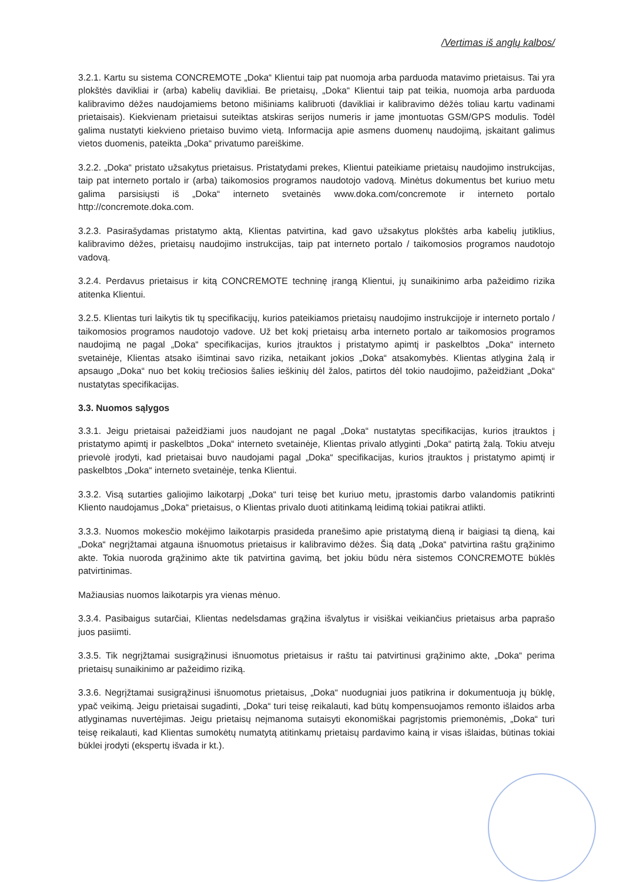/Vertimas iš anglų kalbos/
3.2.1. Kartu su sistema CONCREMOTE „Doka“ Klientui taip pat nuomoja arba parduoda matavimo prietaisus. Tai yra plokštės davikliai ir (arba) kabelių davikliai. Be prietaisų, „Doka“ Klientui taip pat teikia, nuomoja arba parduoda kalibravimo dėžes naudojamiems betono mišiniams kalibruoti (davikliai ir kalibravimo dėžės toliau kartu vadinami prietaisais). Kiekvienam prietaisui suteiktas atskiras serijos numeris ir jame įmontuotas GSM/GPS modulis. Todėl galima nustatyti kiekvieno prietaiso buvimo vietą. Informacija apie asmens duomenų naudojimą, įskaitant galimus vietos duomenis, pateikta „Doka“ privatumo pareiškime.
3.2.2. „Doka“ pristato užsakytus prietaisus. Pristatydami prekes, Klientui pateikiame prietaisų naudojimo instrukcijas, taip pat interneto portalo ir (arba) taikomosios programos naudotojo vadovą. Minėtus dokumentus bet kuriuo metu galima parsisiųsti iš „Doka“ interneto svetainės www.doka.com/concremote ir interneto portalo http://concremote.doka.com.
3.2.3. Pasirašydamas pristatymo aktą, Klientas patvirtina, kad gavo užsakytus plokštės arba kabelių jutiklius, kalibravimo dėžes, prietaisų naudojimo instrukcijas, taip pat interneto portalo / taikomosios programos naudotojo vadovą.
3.2.4. Perdavus prietaisus ir kitą CONCREMOTE techninę įrangą Klientui, jų sunaikinimo arba pažeidimo rizika atitenka Klientui.
3.2.5. Klientas turi laikytis tik tų specifikacijų, kurios pateikiamos prietaisų naudojimo instrukcijoje ir interneto portalo / taikomosios programos naudotojo vadove. Už bet kokį prietaisų arba interneto portalo ar taikomosios programos naudojimą ne pagal „Doka“ specifikacijas, kurios įtrauktos į pristatymo apimtį ir paskelbtos „Doka“ interneto svetainėje, Klientas atsako išimtinai savo rizika, netaikant jokios „Doka“ atsakomybės. Klientas atlygina žalą ir apsaugo „Doka“ nuo bet kokių trečiosios šalies ieškinių dėl žalos, patirtos dėl tokio naudojimo, pažeidžiant „Doka“ nustatytas specifikacijas.
3.3. Nuomos sąlygos
3.3.1. Jeigu prietaisai pažeidžiami juos naudojant ne pagal „Doka“ nustatytas specifikacijas, kurios įtrauktos į pristatymo apimtį ir paskelbtos „Doka“ interneto svetainėje, Klientas privalo atlyginti „Doka“ patirtą žalą. Tokiu atveju prievolė įrodyti, kad prietaisai buvo naudojami pagal „Doka“ specifikacijas, kurios įtrauktos į pristatymo apimtį ir paskelbtos „Doka“ interneto svetainėje, tenka Klientui.
3.3.2. Visą sutarties galiojimo laikotarpį „Doka“ turi teisę bet kuriuo metu, įprastomis darbo valandomis patikrinti Kliento naudojamus „Doka“ prietaisus, o Klientas privalo duoti atitinkamą leidimą tokiai patikrai atlikti.
3.3.3. Nuomos mokesčio mokėjimo laikotarpis prasideda pranešimo apie pristatymą dieną ir baigiasi tą dieną, kai „Doka“ negrįžtamai atgauna išnuomotus prietaisus ir kalibravimo dėžes. Šią datą „Doka“ patvirtina raštu grąžinimo akte. Tokia nuoroda grąžinimo akte tik patvirtina gavimą, bet jokiu būdu nėra sistemos CONCREMOTE būklės patvirtinimas.
Mažiausias nuomos laikotarpis yra vienas mėnuo.
3.3.4. Pasibaigus sutarčiai, Klientas nedelsdamas grąžina išvalytus ir visiškai veikiančius prietaisus arba paprašo juos pasiimti.
3.3.5. Tik negrįžtamai susigrąžinusi išnuomotus prietaisus ir raštu tai patvirtinusi grąžinimo akte, „Doka“ perima prietaisų sunaikinimo ar pažeidimo riziką.
3.3.6. Negrįžtamai susigrąžinusi išnuomotus prietaisus, „Doka“ nuodugniai juos patikrina ir dokumentuoja jų būklę, ypač veikimą. Jeigu prietaisai sugadinti, „Doka“ turi teisę reikalauti, kad būtų kompensuojamos remonto išlaidos arba atlyginamas nuvertėjimas. Jeigu prietaisų neįmanoma sutaisyti ekonomiškai pagrįstomis priemonėmis, „Doka“ turi teisę reikalauti, kad Klientas sumokėtų numatytą atitinkamų prietaisų pardavimo kainą ir visas išlaidas, būtinas tokiai būklei įrodyti (ekspertų išvada ir kt.).